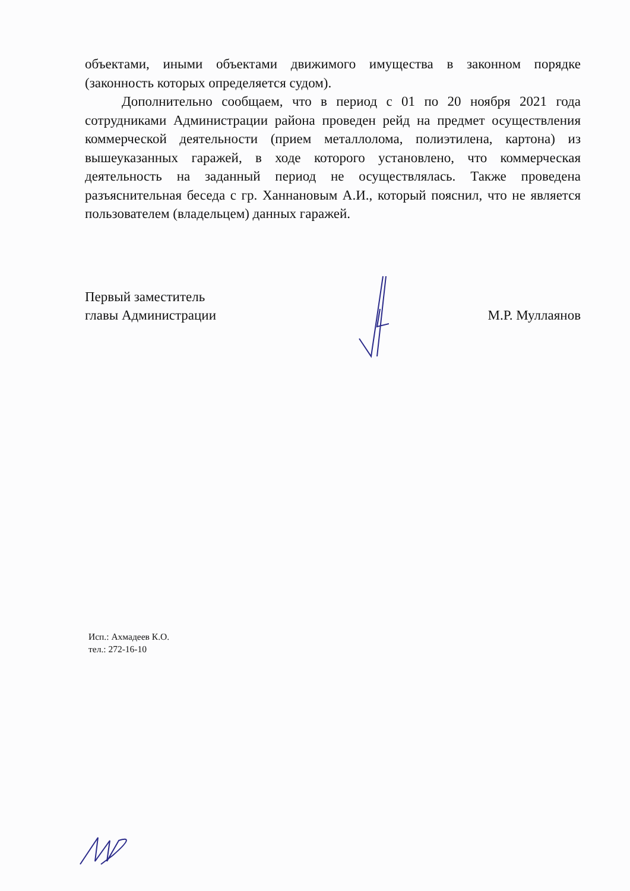объектами, иными объектами движимого имущества в законном порядке (законность которых определяется судом).
Дополнительно сообщаем, что в период с 01 по 20 ноября 2021 года сотрудниками Администрации района проведен рейд на предмет осуществления коммерческой деятельности (прием металлолома, полиэтилена, картона) из вышеуказанных гаражей, в ходе которого установлено, что коммерческая деятельность на заданный период не осуществлялась. Также проведена разъяснительная беседа с гр. Ханнановым А.И., который пояснил, что не является пользователем (владельцем) данных гаражей.
Первый заместитель
главы Администрации
М.Р. Муллаянов
Исп.: Ахмадеев К.О.
тел.: 272-16-10